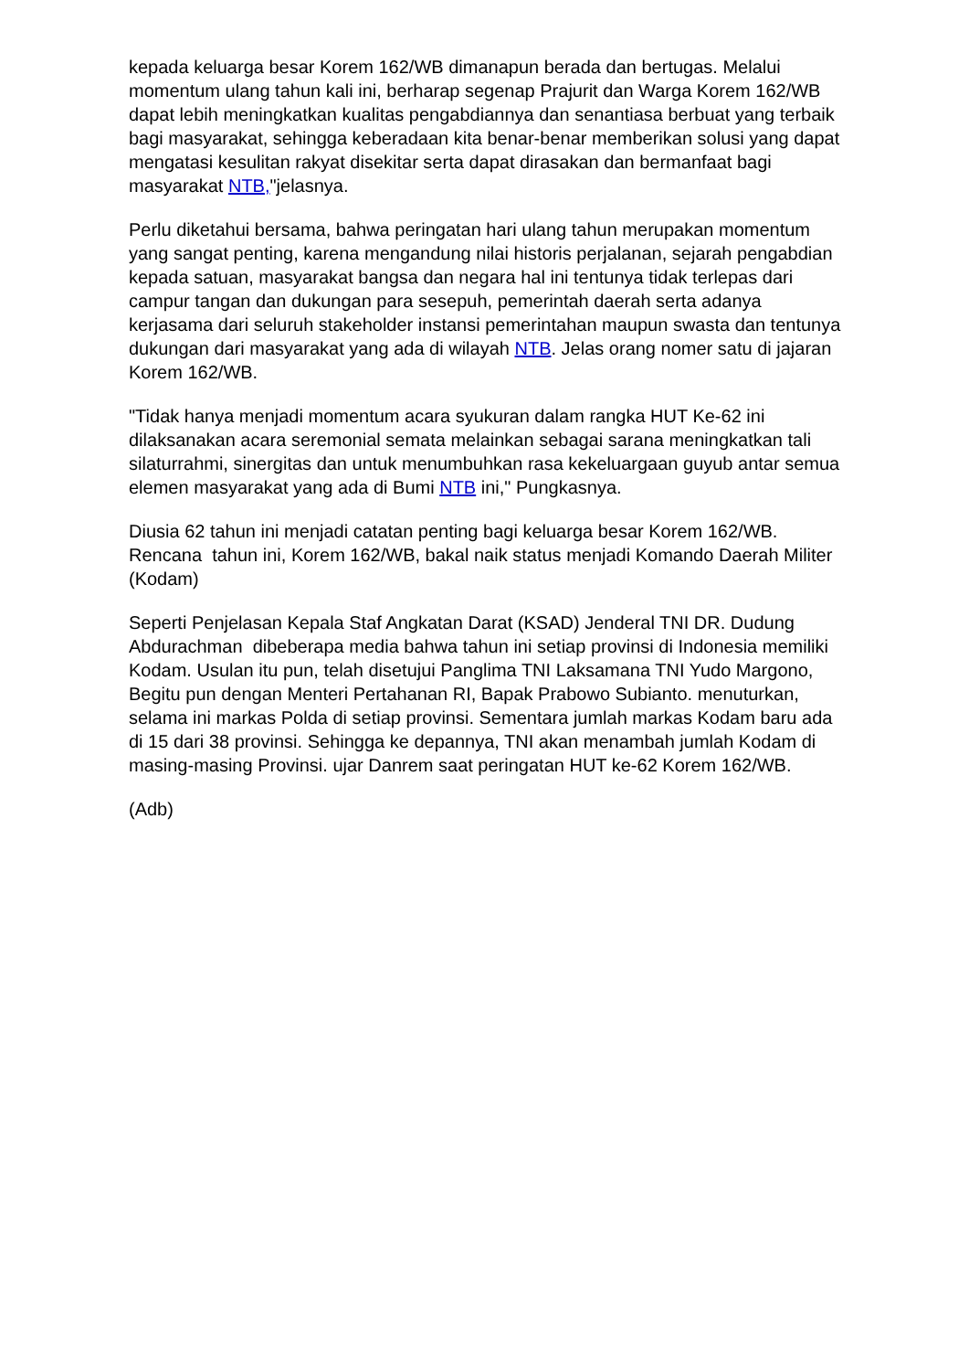kepada keluarga besar Korem 162/WB dimanapun berada dan bertugas. Melalui momentum ulang tahun kali ini, berharap segenap Prajurit dan Warga Korem 162/WB dapat lebih meningkatkan kualitas pengabdiannya dan senantiasa berbuat yang terbaik bagi masyarakat, sehingga keberadaan kita benar-benar memberikan solusi yang dapat mengatasi kesulitan rakyat disekitar serta dapat dirasakan dan bermanfaat bagi masyarakat NTB,"jelasnya.
Perlu diketahui bersama, bahwa peringatan hari ulang tahun merupakan momentum yang sangat penting, karena mengandung nilai historis perjalanan, sejarah pengabdian kepada satuan, masyarakat bangsa dan negara hal ini tentunya tidak terlepas dari campur tangan dan dukungan para sesepuh, pemerintah daerah serta adanya kerjasama dari seluruh stakeholder instansi pemerintahan maupun swasta dan tentunya dukungan dari masyarakat yang ada di wilayah NTB. Jelas orang nomer satu di jajaran Korem 162/WB.
"Tidak hanya menjadi momentum acara syukuran dalam rangka HUT Ke-62 ini dilaksanakan acara seremonial semata melainkan sebagai sarana meningkatkan tali silaturrahmi, sinergitas dan untuk menumbuhkan rasa kekeluargaan guyub antar semua elemen masyarakat yang ada di Bumi NTB ini," Pungkasnya.
Diusia 62 tahun ini menjadi catatan penting bagi keluarga besar Korem 162/WB. Rencana tahun ini, Korem 162/WB, bakal naik status menjadi Komando Daerah Militer (Kodam)
Seperti Penjelasan Kepala Staf Angkatan Darat (KSAD) Jenderal TNI DR. Dudung Abdurachman dibeberapa media bahwa tahun ini setiap provinsi di Indonesia memiliki Kodam. Usulan itu pun, telah disetujui Panglima TNI Laksamana TNI Yudo Margono, Begitu pun dengan Menteri Pertahanan RI, Bapak Prabowo Subianto. menuturkan, selama ini markas Polda di setiap provinsi. Sementara jumlah markas Kodam baru ada di 15 dari 38 provinsi. Sehingga ke depannya, TNI akan menambah jumlah Kodam di masing-masing Provinsi. ujar Danrem saat peringatan HUT ke-62 Korem 162/WB.
(Adb)